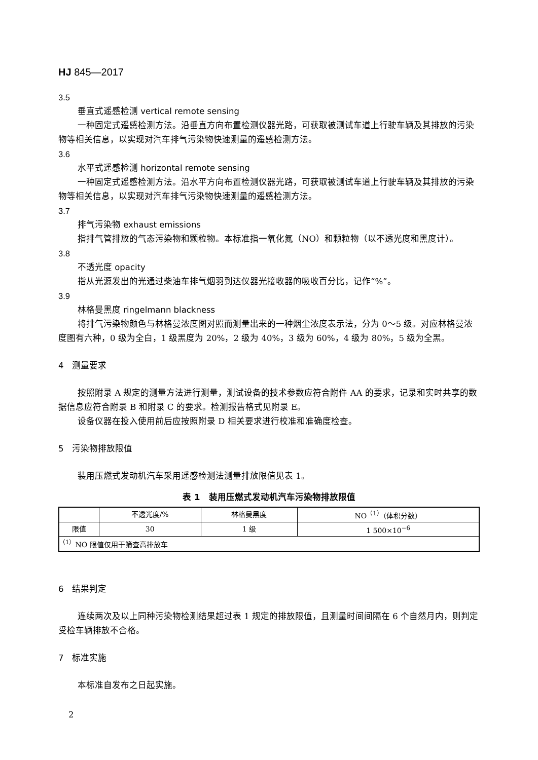HJ 845—2017
3.5
垂直式遥感检测 vertical remote sensing
一种固定式遥感检测方法。沿垂直方向布置检测仪器光路，可获取被测试车道上行驶车辆及其排放的污染物等相关信息，以实现对汽车排气污染物快速测量的遥感检测方法。
3.6
水平式遥感检测 horizontal remote sensing
一种固定式遥感检测方法。沿水平方向布置检测仪器光路，可获取被测试车道上行驶车辆及其排放的污染物等相关信息，以实现对汽车排气污染物快速测量的遥感检测方法。
3.7
排气污染物 exhaust emissions
指排气管排放的气态污染物和颗粒物。本标准指一氧化氮（NO）和颗粒物（以不透光度和黑度计）。
3.8
不透光度 opacity
指从光源发出的光通过柴油车排气烟羽到达仪器光接收器的吸收百分比，记作“%”。
3.9
林格曼黑度 ringelmann blackness
将排气污染物颜色与林格曼浓度图对照而测量出来的一种烟尘浓度表示法，分为 0～5 级。对应林格曼浓度图有六种，0 级为全白，1 级黑度为 20%，2 级为 40%，3 级为 60%，4 级为 80%，5 级为全黑。
4　测量要求
按照附录 A 规定的测量方法进行测量，测试设备的技术参数应符合附件 AA 的要求，记录和实时共享的数据信息应符合附录 B 和附录 C 的要求。检测报告格式见附录 E。
设备仪器在投入使用前后应按照附录 D 相关要求进行校准和准确度检查。
5　污染物排放限值
装用压燃式发动机汽车采用遥感检测法测量排放限值见表 1。
表 1　装用压燃式发动机汽车污染物排放限值
| | 不透光度/% | 林格曼黑度 | NO<sup>（1）</sup>（体积分数） |
| --- | --- | --- | --- |
| 限值 | 30 | 1 级 | 1 500×10<sup>−6</sup> |
| <sup>（1）</sup>NO 限值仅用于筛查高排放车 | | | |
6　结果判定
连续两次及以上同种污染物检测结果超过表 1 规定的排放限值，且测量时间间隔在 6 个自然月内，则判定受检车辆排放不合格。
7　标准实施
本标准自发布之日起实施。
2